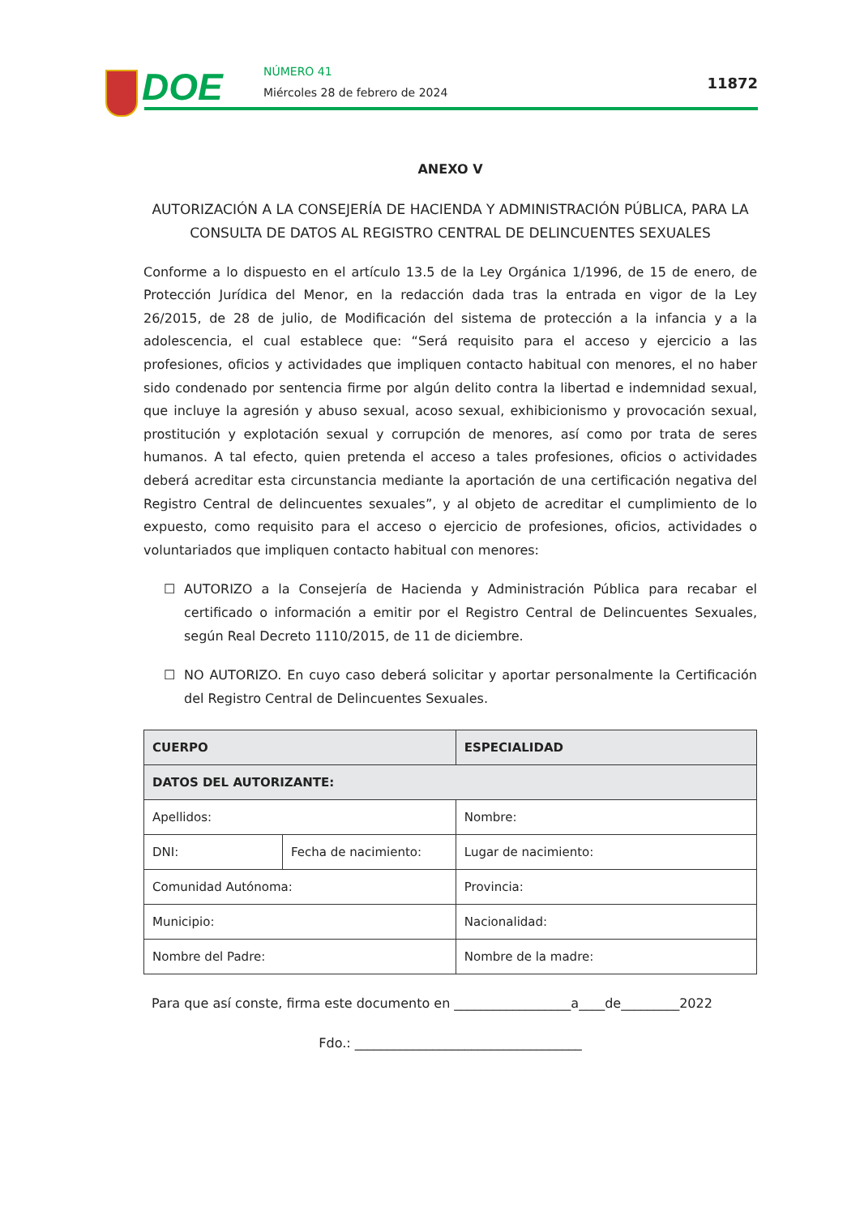DOE NÚMERO 41
Miércoles 28 de febrero de 2024
11872
ANEXO V
AUTORIZACIÓN A LA CONSEJERÍA DE HACIENDA Y ADMINISTRACIÓN PÚBLICA, PARA LA CONSULTA DE DATOS AL REGISTRO CENTRAL DE DELINCUENTES SEXUALES
Conforme a lo dispuesto en el artículo 13.5 de la Ley Orgánica 1/1996, de 15 de enero, de Protección Jurídica del Menor, en la redacción dada tras la entrada en vigor de la Ley 26/2015, de 28 de julio, de Modificación del sistema de protección a la infancia y a la adolescencia, el cual establece que: “Será requisito para el acceso y ejercicio a las profesiones, oficios y actividades que impliquen contacto habitual con menores, el no haber sido condenado por sentencia firme por algún delito contra la libertad e indemnidad sexual, que incluye la agresión y abuso sexual, acoso sexual, exhibicionismo y provocación sexual, prostitución y explotación sexual y corrupción de menores, así como por trata de seres humanos. A tal efecto, quien pretenda el acceso a tales profesiones, oficios o actividades deberá acreditar esta circunstancia mediante la aportación de una certificación negativa del Registro Central de delincuentes sexuales”, y al objeto de acreditar el cumplimiento de lo expuesto, como requisito para el acceso o ejercicio de profesiones, oficios, actividades o voluntariados que impliquen contacto habitual con menores:
☐ AUTORIZO a la Consejería de Hacienda y Administración Pública para recabar el certificado o información a emitir por el Registro Central de Delincuentes Sexuales, según Real Decreto 1110/2015, de 11 de diciembre.
☐ NO AUTORIZO. En cuyo caso deberá solicitar y aportar personalmente la Certificación del Registro Central de Delincuentes Sexuales.
| CUERPO | | ESPECIALIDAD |
| --- | --- | --- |
| DATOS DEL AUTORIZANTE: | | |
| Apellidos: | | Nombre: |
| DNI: | Fecha de nacimiento: | Lugar de nacimiento: |
| Comunidad Autónoma: | | Provincia: |
| Municipio: | | Nacionalidad: |
| Nombre del Padre: | | Nombre de la madre: |
Para que así conste, firma este documento en __________________a____de_________2022
Fdo.: ___________________________________